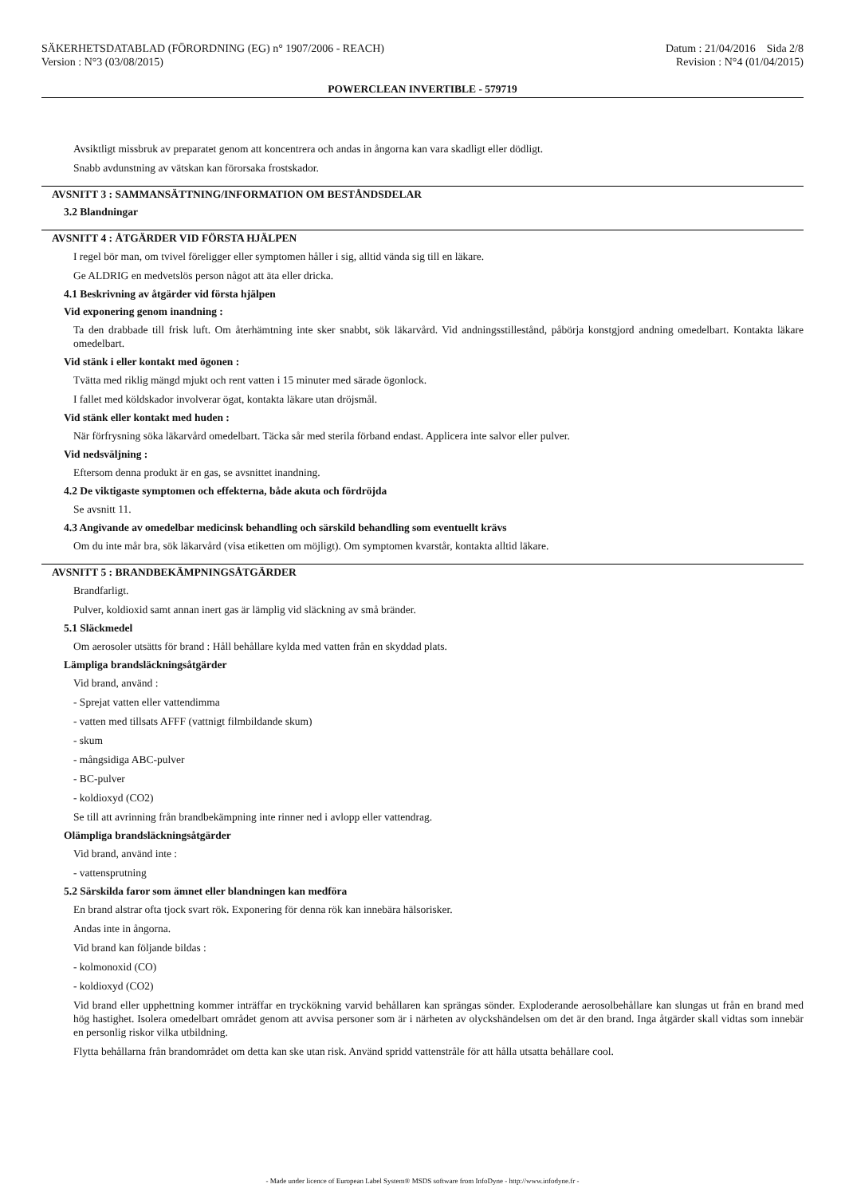SÄKERHETSDATABLAD (FÖRORDNING (EG) n° 1907/2006 - REACH)
Version : N°3 (03/08/2015)
Datum : 21/04/2016 Sida 2/8
Revision : N°4 (01/04/2015)
POWERCLEAN INVERTIBLE - 579719
Avsiktligt missbruk av preparatet genom att koncentrera och andas in ångorna kan vara skadligt eller dödligt.
Snabb avdunstning av vätskan kan förorsaka frostskador.
AVSNITT 3 : SAMMANSÄTTNING/INFORMATION OM BESTÅNDSDELAR
3.2 Blandningar
AVSNITT 4 : ÅTGÄRDER VID FÖRSTA HJÄLPEN
I regel bör man, om tvivel föreligger eller symptomen håller i sig, alltid vända sig till en läkare.
Ge ALDRIG en medvetslös person något att äta eller dricka.
4.1 Beskrivning av åtgärder vid första hjälpen
Vid exponering genom inandning :
Ta den drabbade till frisk luft. Om återhämtning inte sker snabbt, sök läkarvård. Vid andningsstillestånd, påbörja konstgjord andning omedelbart. Kontakta läkare omedelbart.
Vid stänk i eller kontakt med ögonen :
Tvätta med riklig mängd mjukt och rent vatten i 15 minuter med särade ögonlock.
I fallet med köldskador involverar ögat, kontakta läkare utan dröjsmål.
Vid stänk eller kontakt med huden :
När förfrysning söka läkarvård omedelbart. Täcka sår med sterila förband endast. Applicera inte salvor eller pulver.
Vid nedsväljning :
Eftersom denna produkt är en gas, se avsnittet inandning.
4.2 De viktigaste symptomen och effekterna, både akuta och fördröjda
Se avsnitt 11.
4.3 Angivande av omedelbar medicinsk behandling och särskild behandling som eventuellt krävs
Om du inte mår bra, sök läkarvård (visa etiketten om möjligt). Om symptomen kvarstår, kontakta alltid läkare.
AVSNITT 5 : BRANDBEKÄMPNINGSÅTGÄRDER
Brandfarligt.
Pulver, koldioxid samt annan inert gas är lämplig vid släckning av små bränder.
5.1 Släckmedel
Om aerosoler utsätts för brand : Håll behållare kylda med vatten från en skyddad plats.
Lämpliga brandsläckningsåtgärder
Vid brand, använd :
- Sprejat vatten eller vattendimma
- vatten med tillsats AFFF (vattnigt filmbildande skum)
- skum
- mångsidiga ABC-pulver
- BC-pulver
- koldioxyd (CO2)
Se till att avrinning från brandbekämpning inte rinner ned i avlopp eller vattendrag.
Olämpliga brandsläckningsåtgärder
Vid brand, använd inte :
- vattensprutning
5.2 Särskilda faror som ämnet eller blandningen kan medföra
En brand alstrar ofta tjock svart rök. Exponering för denna rök kan innebära hälsorisker.
Andas inte in ångorna.
Vid brand kan följande bildas :
- kolmonoxid (CO)
- koldioxyd (CO2)
Vid brand eller upphettning kommer inträffar en tryckökning varvid behållaren kan sprängas sönder. Exploderande aerosolbehållare kan slungas ut från en brand med hög hastighet. Isolera omedelbart området genom att avvisa personer som är i närheten av olyckshändelsen om det är den brand. Inga åtgärder skall vidtas som innebär en personlig riskor vilka utbildning.
Flytta behållarna från brandområdet om detta kan ske utan risk. Använd spridd vattenstråle för att hålla utsatta behållare cool.
- Made under licence of European Label System® MSDS software from InfoDyne - http://www.infodyne.fr -